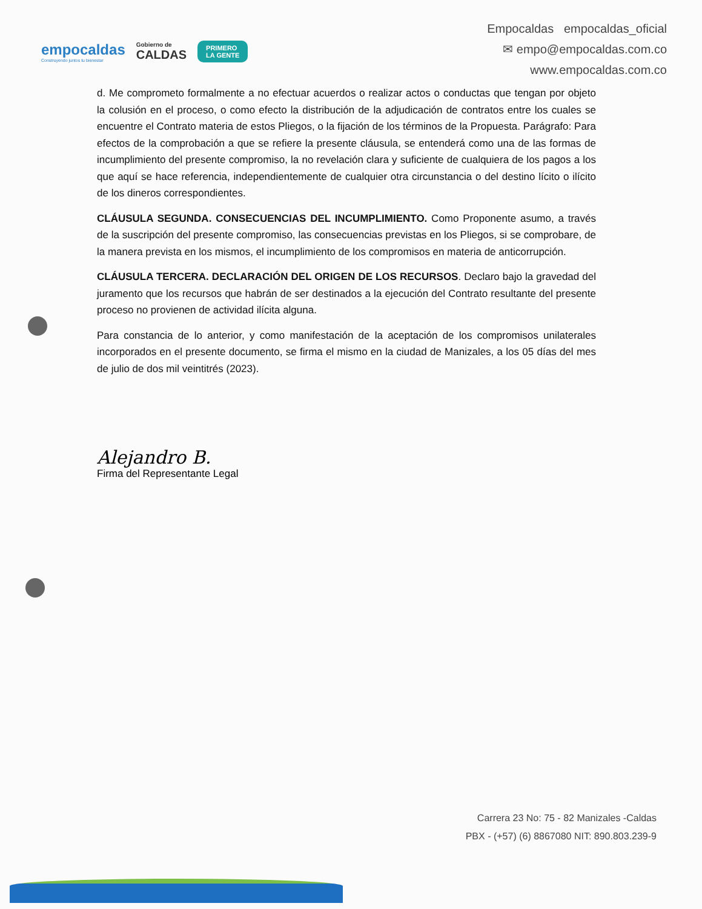empocaldas
Construyendo juntos tu bienestar
Gobierno de
CALDAS
PRIMERO
LA GENTE
Empocaldas empocaldas_oficial
✉ empo@empocaldas.com.co
www.empocaldas.com.co
d. Me comprometo formalmente a no efectuar acuerdos o realizar actos o conductas que tengan por objeto la colusión en el proceso, o como efecto la distribución de la adjudicación de contratos entre los cuales se encuentre el Contrato materia de estos Pliegos, o la fijación de los términos de la Propuesta. Parágrafo: Para efectos de la comprobación a que se refiere la presente cláusula, se entenderá como una de las formas de incumplimiento del presente compromiso, la no revelación clara y suficiente de cualquiera de los pagos a los que aquí se hace referencia, independientemente de cualquier otra circunstancia o del destino lícito o ilícito de los dineros correspondientes.
CLÁUSULA SEGUNDA. CONSECUENCIAS DEL INCUMPLIMIENTO. Como Proponente asumo, a través de la suscripción del presente compromiso, las consecuencias previstas en los Pliegos, si se comprobare, de la manera prevista en los mismos, el incumplimiento de los compromisos en materia de anticorrupción.
CLÁUSULA TERCERA. DECLARACIÓN DEL ORIGEN DE LOS RECURSOS. Declaro bajo la gravedad del juramento que los recursos que habrán de ser destinados a la ejecución del Contrato resultante del presente proceso no provienen de actividad ilícita alguna.
Para constancia de lo anterior, y como manifestación de la aceptación de los compromisos unilaterales incorporados en el presente documento, se firma el mismo en la ciudad de Manizales, a los 05 días del mes de julio de dos mil veintitrés (2023).
Alejandro B.
Firma del Representante Legal
Carrera 23 No: 75 - 82 Manizales -Caldas
PBX - (+57) (6) 8867080 NIT: 890.803.239-9